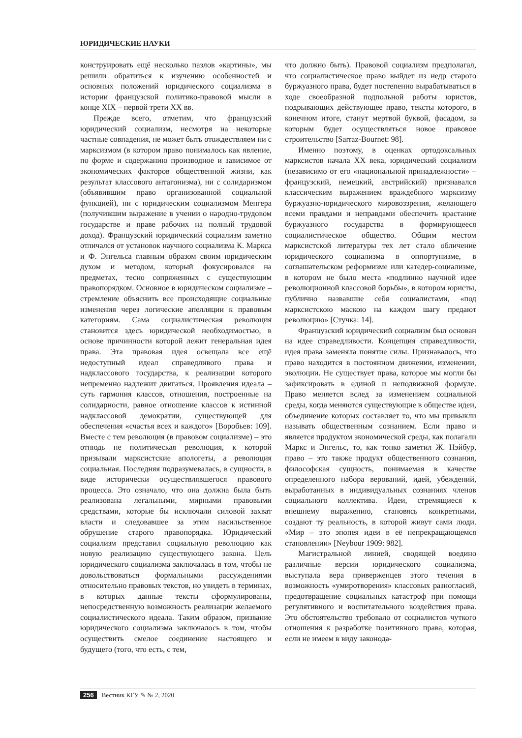ЮРИДИЧЕСКИЕ НАУКИ
конструировать ещё несколько пазлов «картины», мы решили обратиться к изучению особенностей и основных положений юридического социализма в истории французской политико-правовой мысли в конце XIX – первой трети XX вв.
Прежде всего, отметим, что французский юридический социализм, несмотря на некоторые частные совпадения, не может быть отождествляем ни с марксизмом (в котором право понималось как явление, по форме и содержанию производное и зависимое от экономических факторов общественной жизни, как результат классового антагонизма), ни с солидаризмом (объявившим право организованной социальной функцией), ни с юридическим социализмом Менгера (получившим выражение в учении о народно-трудовом государстве и праве рабочих на полный трудовой доход). Французский юридический социализм заметно отличался от установок научного социализма К. Маркса и Ф. Энгельса главным образом своим юридическим духом и методом, который фокусировался на предметах, тесно сопряженных с существующим правопорядком. Основное в юридическом социализме – стремление объяснить все происходящие социальные изменения через логические апелляции к правовым категориям. Сама социалистическая революция становится здесь юридической необходимостью, в основе причинности которой лежит генеральная идея права. Эта правовая идея освещала все ещё недоступный идеал справедливого права и надклассового государства, к реализации которого непременно надлежит двигаться. Проявления идеала – суть гармония классов, отношения, построенные на солидарности, равное отношение классов к истинной надклассовой демократии, существующей для обеспечения «счастья всех и каждого» [Воробьев: 109]. Вместе с тем революция (в правовом социализме) – это отнюдь не политическая революция, к которой призывали марксистские апологеты, а революция социальная. Последняя подразумевалась, в сущности, в виде исторически осуществлявшегося правового процесса. Это означало, что она должна была быть реализована легальными, мирными правовыми средствами, которые бы исключали силовой захват власти и следовавшее за этим насильственное обрушение старого правопорядка. Юридический социализм представил социальную революцию как новую реализацию существующего закона. Цель юридического социализма заключалась в том, чтобы не довольствоваться формальными рассуждениями относительно правовых текстов, но увидеть в терминах, в которых данные тексты сформулированы, непосредственную возможность реализации желаемого социалистического идеала. Таким образом, призвание юридического социализма заключалось в том, чтобы осуществить смелое соединение настоящего и будущего (того, что есть, с тем,
что должно быть). Правовой социализм предполагал, что социалистическое право выйдет из недр старого буржуазного права, будет постепенно вырабатываться в ходе своеобразной подпольной работы юристов, подрывающих действующее право, тексты которого, в конечном итоге, станут мертвой буквой, фасадом, за которым будет осуществляться новое правовое строительство [Sarraz-Bournet: 98].
Именно поэтому, в оценках ортодоксальных марксистов начала XX века, юридический социализм (независимо от его «национальной принадлежности» – французский, немецкий, австрийский) признавался классическим выражением враждебного марксизму буржуазно-юридического мировоззрения, желающего всеми правдами и неправдами обеспечить врастание буржуазного государства в формирующееся социалистическое общество. Общим местом марксистской литературы тех лет стало обличение юридического социализма в оппортунизме, в соглашательском реформизме или катедер-социализме, в котором не было места «подлинно научной идее революционной классовой борьбы», в котором юристы, публично назвавшие себя социалистами, «под марксистскою маскою на каждом шагу предают революцию» [Стучка: 14].
Французский юридический социализм был основан на идее справедливости. Концепция справедливости, идея права заменяла понятие силы. Признавалось, что право находится в постоянном движении, изменении, эволюции. Не существует права, которое мы могли бы зафиксировать в единой и неподвижной формуле. Право меняется вслед за изменением социальной среды, когда меняются существующие в обществе идеи, объединение которых составляет то, что мы привыкли называть общественным сознанием. Если право и является продуктом экономической среды, как полагали Маркс и Энгельс, то, как тонко заметил Ж. Нэйбур, право – это также продукт общественного сознания, философская сущность, понимаемая в качестве определенного набора верований, идей, убеждений, выработанных в индивидуальных сознаниях членов социального коллектива. Идеи, стремящиеся к внешнему выражению, становясь конкретными, создают ту реальность, в которой живут сами люди. «Мир – это эпопея идеи в её непрекращающемся становлении» [Neybour 1909: 982].
Магистральной линией, сводящей воедино различные версии юридического социализма, выступала вера приверженцев этого течения в возможность «умиротворения» классовых разногласий, предотвращение социальных катастроф при помощи регулятивного и воспитательного воздействия права. Это обстоятельство требовало от социалистов чуткого отношения к разработке позитивного права, которая, если не имеем в виду законода-
256 Вестник КГУ ✎ № 2, 2020